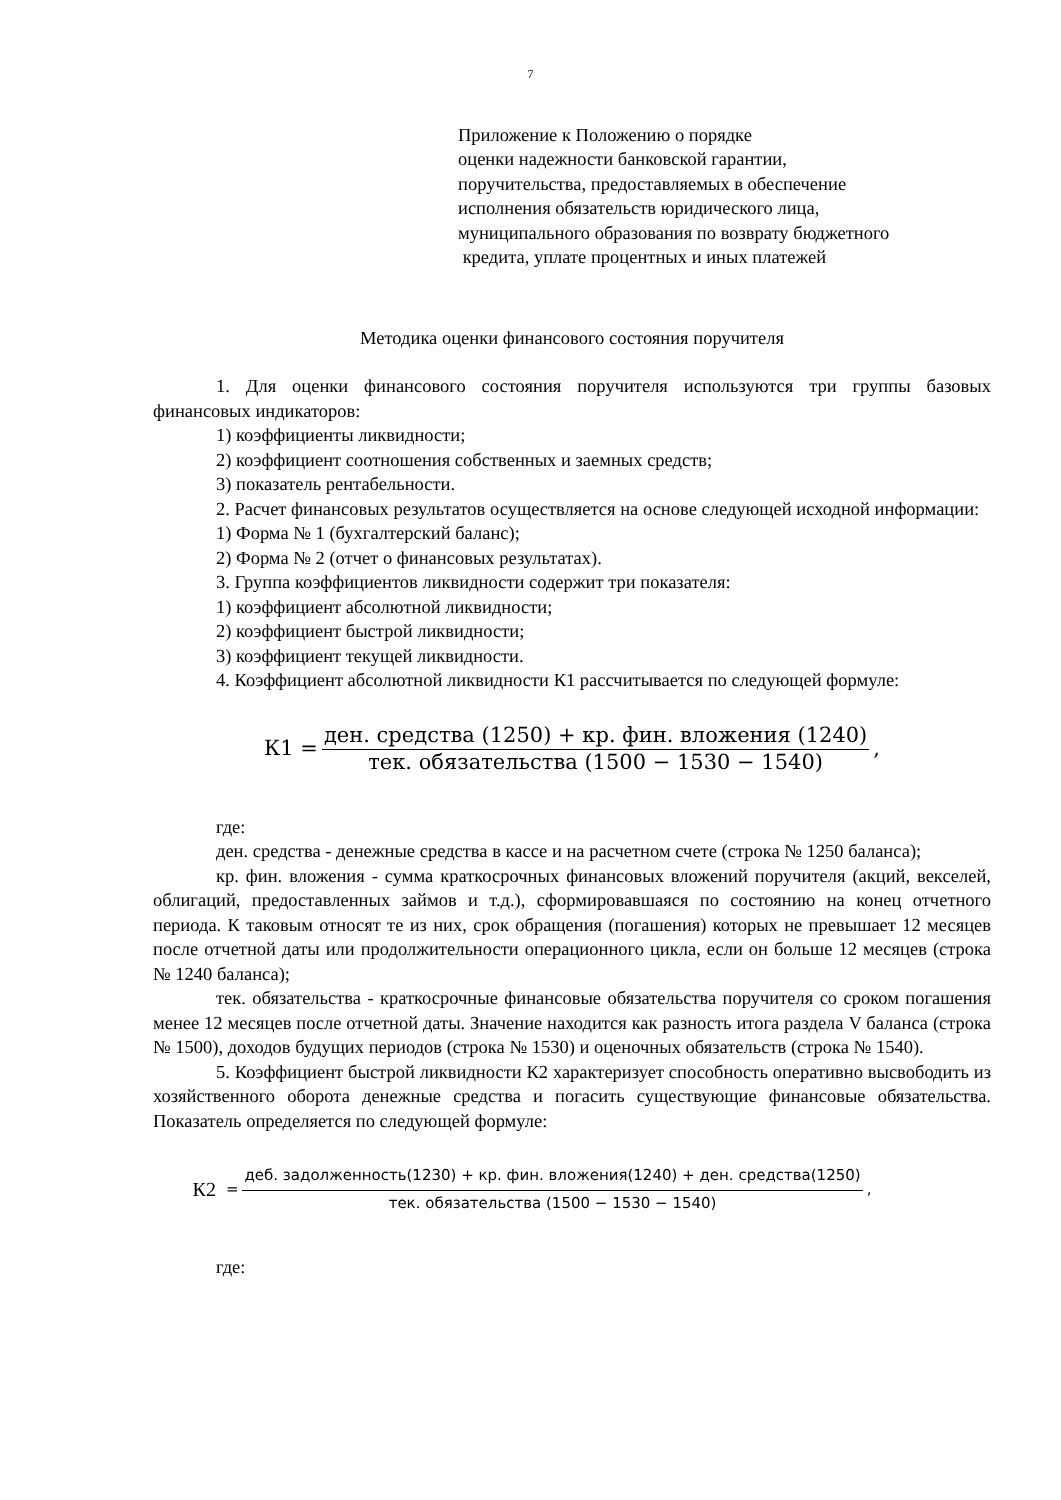7
Приложение к Положению о порядке
оценки надежности банковской гарантии,
поручительства, предоставляемых в обеспечение
исполнения обязательств юридического лица,
муниципального образования по возврату бюджетного
кредита, уплате процентных и иных платежей
Методика оценки финансового состояния поручителя
1. Для оценки финансового состояния поручителя используются три группы базовых финансовых индикаторов:
1) коэффициенты ликвидности;
2) коэффициент соотношения собственных и заемных средств;
3) показатель рентабельности.
2. Расчет финансовых результатов осуществляется на основе следующей исходной информации:
1) Форма № 1 (бухгалтерский баланс);
2) Форма № 2 (отчет о финансовых результатах).
3. Группа коэффициентов ликвидности содержит три показателя:
1) коэффициент абсолютной ликвидности;
2) коэффициент быстрой ликвидности;
3) коэффициент текущей ликвидности.
4. Коэффициент абсолютной ликвидности К1 рассчитывается по следующей формуле:
К1 = ден. средства (1250) + кр. фин. вложения (1240) тек. обязательства (1500 − 1530 − 1540),
где:
ден. средства - денежные средства в кассе и на расчетном счете (строка № 1250 баланса);
кр. фин. вложения - сумма краткосрочных финансовых вложений поручителя (акций, векселей, облигаций, предоставленных займов и т.д.), сформировавшаяся по состоянию на конец отчетного периода. К таковым относят те из них, срок обращения (погашения) которых не превышает 12 месяцев после отчетной даты или продолжительности операционного цикла, если он больше 12 месяцев (строка № 1240 баланса);
тек. обязательства - краткосрочные финансовые обязательства поручителя со сроком погашения менее 12 месяцев после отчетной даты. Значение находится как разность итога раздела V баланса (строка № 1500), доходов будущих периодов (строка № 1530) и оценочных обязательств (строка № 1540).
5. Коэффициент быстрой ликвидности К2 характеризует способность оперативно высвободить из хозяйственного оборота денежные средства и погасить существующие финансовые обязательства. Показатель определяется по следующей формуле:
К2 = деб. задолженность(1230) + кр. фин. вложения(1240) + ден. средства(1250) тек. обязательства (1500 − 1530 − 1540),
где: